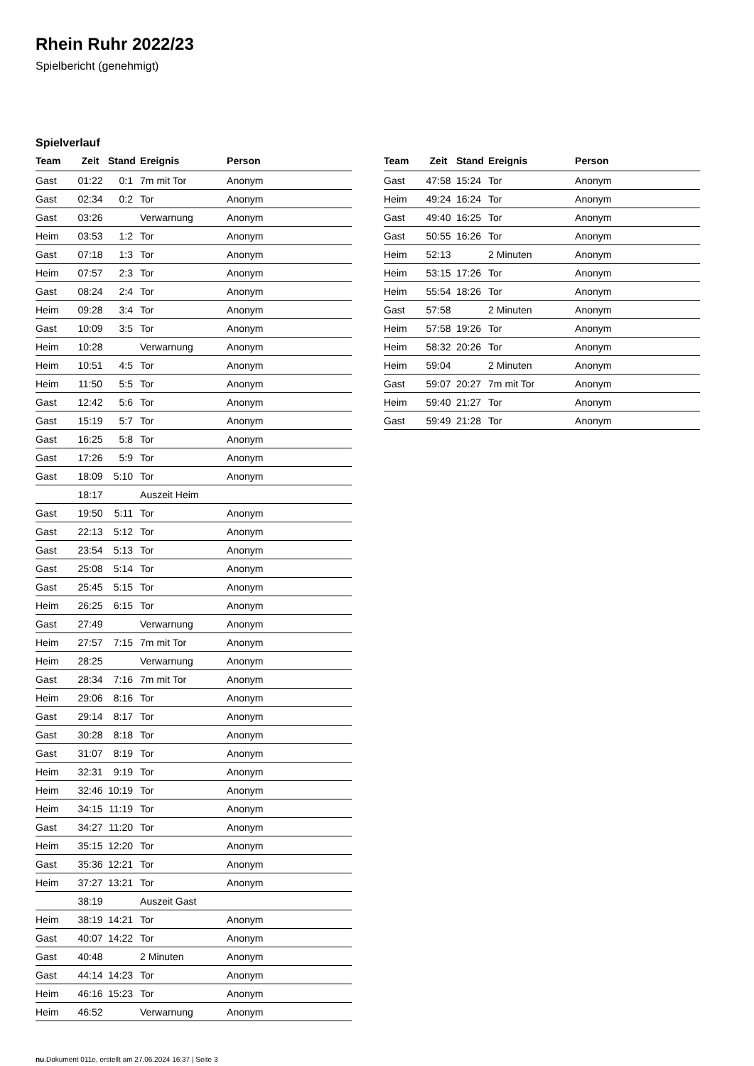Rhein Ruhr 2022/23
Spielbericht (genehmigt)
Spielverlauf
| Team | Zeit | Stand | Ereignis | Person |
| --- | --- | --- | --- | --- |
| Gast | 01:22 | 0:1 | 7m mit Tor | Anonym |
| Gast | 02:34 | 0:2 | Tor | Anonym |
| Gast | 03:26 | | Verwarnung | Anonym |
| Heim | 03:53 | 1:2 | Tor | Anonym |
| Gast | 07:18 | 1:3 | Tor | Anonym |
| Heim | 07:57 | 2:3 | Tor | Anonym |
| Gast | 08:24 | 2:4 | Tor | Anonym |
| Heim | 09:28 | 3:4 | Tor | Anonym |
| Gast | 10:09 | 3:5 | Tor | Anonym |
| Heim | 10:28 | | Verwarnung | Anonym |
| Heim | 10:51 | 4:5 | Tor | Anonym |
| Heim | 11:50 | 5:5 | Tor | Anonym |
| Gast | 12:42 | 5:6 | Tor | Anonym |
| Gast | 15:19 | 5:7 | Tor | Anonym |
| Gast | 16:25 | 5:8 | Tor | Anonym |
| Gast | 17:26 | 5:9 | Tor | Anonym |
| Gast | 18:09 | 5:10 | Tor | Anonym |
| | 18:17 | | Auszeit Heim | |
| Gast | 19:50 | 5:11 | Tor | Anonym |
| Gast | 22:13 | 5:12 | Tor | Anonym |
| Gast | 23:54 | 5:13 | Tor | Anonym |
| Gast | 25:08 | 5:14 | Tor | Anonym |
| Gast | 25:45 | 5:15 | Tor | Anonym |
| Heim | 26:25 | 6:15 | Tor | Anonym |
| Gast | 27:49 | | Verwarnung | Anonym |
| Heim | 27:57 | 7:15 | 7m mit Tor | Anonym |
| Heim | 28:25 | | Verwarnung | Anonym |
| Gast | 28:34 | 7:16 | 7m mit Tor | Anonym |
| Heim | 29:06 | 8:16 | Tor | Anonym |
| Gast | 29:14 | 8:17 | Tor | Anonym |
| Gast | 30:28 | 8:18 | Tor | Anonym |
| Gast | 31:07 | 8:19 | Tor | Anonym |
| Heim | 32:31 | 9:19 | Tor | Anonym |
| Heim | 32:46 | 10:19 | Tor | Anonym |
| Heim | 34:15 | 11:19 | Tor | Anonym |
| Gast | 34:27 | 11:20 | Tor | Anonym |
| Heim | 35:15 | 12:20 | Tor | Anonym |
| Gast | 35:36 | 12:21 | Tor | Anonym |
| Heim | 37:27 | 13:21 | Tor | Anonym |
| | 38:19 | | Auszeit Gast | |
| Heim | 38:19 | 14:21 | Tor | Anonym |
| Gast | 40:07 | 14:22 | Tor | Anonym |
| Gast | 40:48 | | 2 Minuten | Anonym |
| Gast | 44:14 | 14:23 | Tor | Anonym |
| Heim | 46:16 | 15:23 | Tor | Anonym |
| Heim | 46:52 | | Verwarnung | Anonym |
| Team | Zeit | Stand | Ereignis | Person |
| --- | --- | --- | --- | --- |
| Gast | 47:58 | 15:24 | Tor | Anonym |
| Heim | 49:24 | 16:24 | Tor | Anonym |
| Gast | 49:40 | 16:25 | Tor | Anonym |
| Gast | 50:55 | 16:26 | Tor | Anonym |
| Heim | 52:13 | | 2 Minuten | Anonym |
| Heim | 53:15 | 17:26 | Tor | Anonym |
| Heim | 55:54 | 18:26 | Tor | Anonym |
| Gast | 57:58 | | 2 Minuten | Anonym |
| Heim | 57:58 | 19:26 | Tor | Anonym |
| Heim | 58:32 | 20:26 | Tor | Anonym |
| Heim | 59:04 | | 2 Minuten | Anonym |
| Gast | 59:07 | 20:27 | 7m mit Tor | Anonym |
| Heim | 59:40 | 21:27 | Tor | Anonym |
| Gast | 59:49 | 21:28 | Tor | Anonym |
nu.Dokument 011e, erstellt am 27.06.2024 16:37 | Seite 3